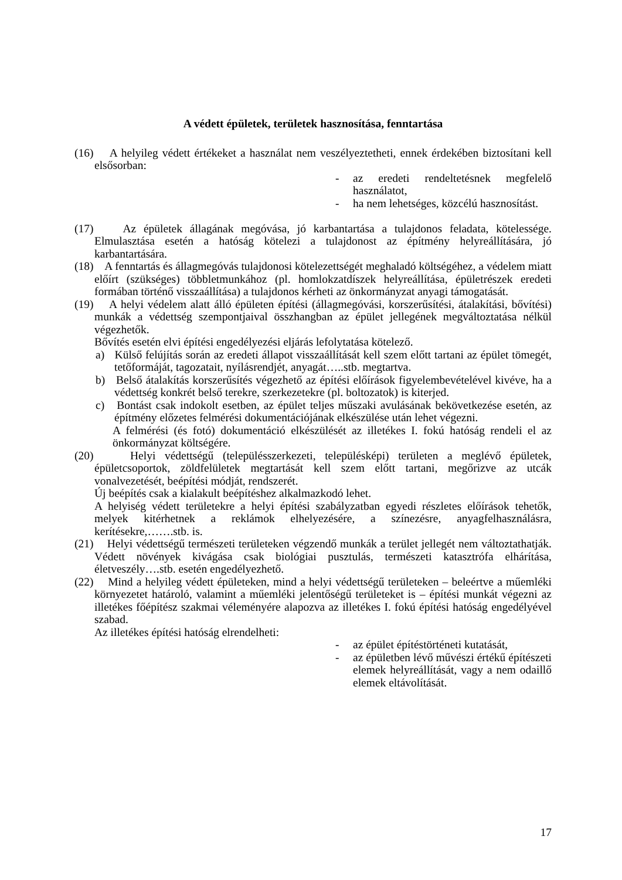A védett épületek, területek hasznosítása, fenntartása
(16) A helyileg védett értékeket a használat nem veszélyeztetheti, ennek érdekében biztosítani kell elsősorban:
- az eredeti rendeltetésnek megfelelő használatot,
- ha nem lehetséges, közcélú hasznosítást.
(17) Az épületek állagának megóvása, jó karbantartása a tulajdonos feladata, kötelessége. Elmulasztása esetén a hatóság kötelezi a tulajdonost az építmény helyreállítására, jó karbantartására.
(18) A fenntartás és állagmegóvás tulajdonosi kötelezettségét meghaladó költségéhez, a védelem miatt előírt (szükséges) többletmunkához (pl. homlokzatdíszek helyreállítása, épületrészek eredeti formában történő visszaállítása) a tulajdonos kérheti az önkormányzat anyagi támogatását.
(19) A helyi védelem alatt álló épületen építési (állagmegóvási, korszerűsítési, átalakítási, bővítési) munkák a védettség szempontjaival összhangban az épület jellegének megváltoztatása nélkül végezhetők.
Bővítés esetén elvi építési engedélyezési eljárás lefolytatása kötelező.
a) Külső felújítás során az eredeti állapot visszaállítását kell szem előtt tartani az épület tömegét, tetőformáját, tagozatait, nyílásrendjét, anyagát…..stb. megtartva.
b) Belső átalakítás korszerűsítés végezhető az építési előírások figyelembevételével kivéve, ha a védettség konkrét belső terekre, szerkezetekre (pl. boltozatok) is kiterjed.
c) Bontást csak indokolt esetben, az épület teljes műszaki avulásának bekövetkezése esetén, az építmény előzetes felmérési dokumentációjának elkészülése után lehet végezni.
A felmérési (és fotó) dokumentáció elkészülését az illetékes I. fokú hatóság rendeli el az önkormányzat költségére.
(20) Helyi védettségű (településszerkezeti, településképi) területen a meglévő épületek, épületcsoportok, zöldfelületek megtartását kell szem előtt tartani, megőrizve az utcák vonalvezetését, beépítési módját, rendszerét.
Új beépítés csak a kialakult beépítéshez alkalmazkodó lehet.
A helyiség védett területekre a helyi építési szabályzatban egyedi részletes előírások tehetők, melyek kitérhetnek a reklámok elhelyezésére, a színezésre, anyagfelhasználásra, kerítésekre,…….stb. is.
(21) Helyi védettségű természeti területeken végzendő munkák a terület jellegét nem változtathatják. Védett növények kivágása csak biológiai pusztulás, természeti katasztrófa elhárítása, életveszély….stb. esetén engedélyezhető.
(22) Mind a helyileg védett épületeken, mind a helyi védettségű területeken – beleértve a műemléki környezetet határoló, valamint a műemléki jelentőségű területeket is – építési munkát végezni az illetékes főépítész szakmai véleményére alapozva az illetékes I. fokú építési hatóság engedélyével szabad.
Az illetékes építési hatóság elrendelheti:
- az épület építéstörténeti kutatását,
- az épületben lévő művészi értékű építészeti elemek helyreállítását, vagy a nem odaillő elemek eltávolítását.
17